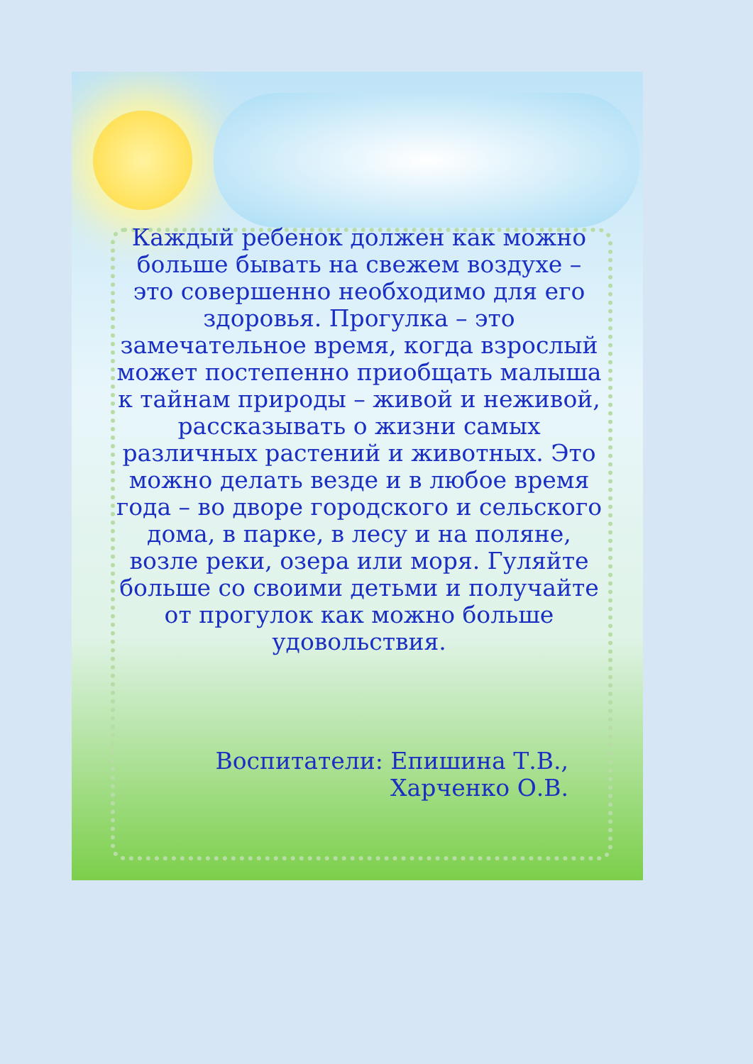Каждый ребенок должен как можно больше бывать на свежем воздухе – это совершенно необходимо для его здоровья. Прогулка – это замечательное время, когда взрослый может постепенно приобщать малыша к тайнам природы – живой и неживой, рассказывать о жизни самых различных растений и животных. Это можно делать везде и в любое время года – во дворе городского и сельского дома, в парке, в лесу и на поляне, возле реки, озера или моря. Гуляйте больше со своими детьми и получайте от прогулок как можно больше удовольствия.
Воспитатели: Епишина Т.В.,
Харченко О.В.